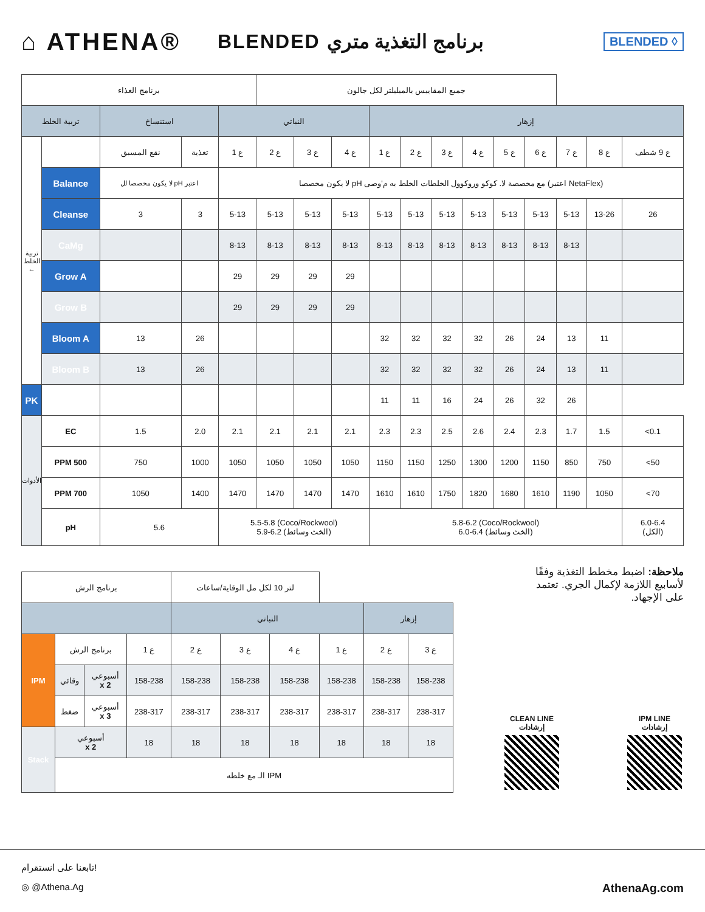⌂ ATHENA® BLENDED برنامج التغذية متري BLENDED ◊
| برنامج الغذاء | | | | | جميع المقاييس بالميليلتر لكل جالون | | | | | | | | | | | |
| --- | --- | --- | --- | --- | --- | --- | --- | --- | --- | --- | --- | --- | --- | --- | --- | --- |
| تربية الخلط | | استنساخ | | النباتي | | | | إزهار | | | | | | | | |
| تربية الخلط ← | | نقع المسبق | تغذية | ع 1 | ع 2 | ع 3 | ع 4 | ع 1 | ع 2 | ع 3 | ع 4 | ع 5 | ع 6 | ع 7 | ع 8 | ع 9 شطف |
| | Balance | لا يكون مخصصا لل pH اعتبر | | لا يكون مخصصا pH مع مخصصة لا. كوكو وروكوول الخلطات الخلط به م'وصى (اعتبر NetaFlex) | | | | | | | | | | | | |
| | Cleanse | 3 | 3 | 5-13 | 5-13 | 5-13 | 5-13 | 5-13 | 5-13 | 5-13 | 5-13 | 5-13 | 5-13 | 5-13 | 13-26 | 26 |
| | CaMg | | | 8-13 | 8-13 | 8-13 | 8-13 | 8-13 | 8-13 | 8-13 | 8-13 | 8-13 | 8-13 | 8-13 | | |
| | Grow A | | | 29 | 29 | 29 | 29 | | | | | | | | | |
| | Grow B | | | 29 | 29 | 29 | 29 | | | | | | | | | |
| | Bloom A | 13 | 26 | | | | | 32 | 32 | 32 | 32 | 26 | 24 | 13 | 11 | |
| | Bloom B | 13 | 26 | | | | | 32 | 32 | 32 | 32 | 26 | 24 | 13 | 11 | |
| PK | | | | | | | | 11 | 11 | 16 | 24 | 26 | 32 | 26 | | |
| الأدوات | EC | 1.5 | 2.0 | 2.1 | 2.1 | 2.1 | 2.1 | 2.3 | 2.3 | 2.5 | 2.6 | 2.4 | 2.3 | 1.7 | 1.5 | <0.1 |
| | PPM 500 | 750 | 1000 | 1050 | 1050 | 1050 | 1050 | 1150 | 1150 | 1250 | 1300 | 1200 | 1150 | 850 | 750 | <50 |
| | PPM 700 | 1050 | 1400 | 1470 | 1470 | 1470 | 1470 | 1610 | 1610 | 1750 | 1820 | 1680 | 1610 | 1190 | 1050 | <70 |
| | pH | 5.6 | | 5.5-5.8 (Coco/Rockwool) 5.9-6.2 (الخث وسائط) | | | | 5.8-6.2 (Coco/Rockwool) 6.0-6.4 (الخث وسائط) | | | | | | | | 6.0-6.4 (الكل) |
| برنامج الرش | | | | لتر 10 لكل مل الوقاية/ساعات | | | | | |
| --- | --- | --- | --- | --- | --- | --- | --- | --- | --- |
| | | | | النباتي | | | | إزهار | |
| IPM | برنامج الرش | | ع 1 | ع 2 | ع 3 | ع 4 | ع 1 | ع 2 | ع 3 |
| | وقائي | أسبوعي x 2 | 158-238 | 158-238 | 158-238 | 158-238 | 158-238 | 158-238 | 158-238 |
| | ضغط | أسبوعي x 3 | 238-317 | 238-317 | 238-317 | 238-317 | 238-317 | 238-317 | 238-317 |
| Stack | أسبوعي x 2 | | 18 | 18 | 18 | 18 | 18 | 18 | 18 |
| | الـ مع خلطه IPM | | | | | | | | |
ملاحظة: اضبط مخطط التغذية وفقًا لأسابيع اللازمة لإكمال الجري. تعتمد على الإجهاد.
CLEAN LINE
إرشادات
IPM LINE
إرشادات
تابعنا على انستقرام!
◎ @Athena.Ag AthenaAg.com